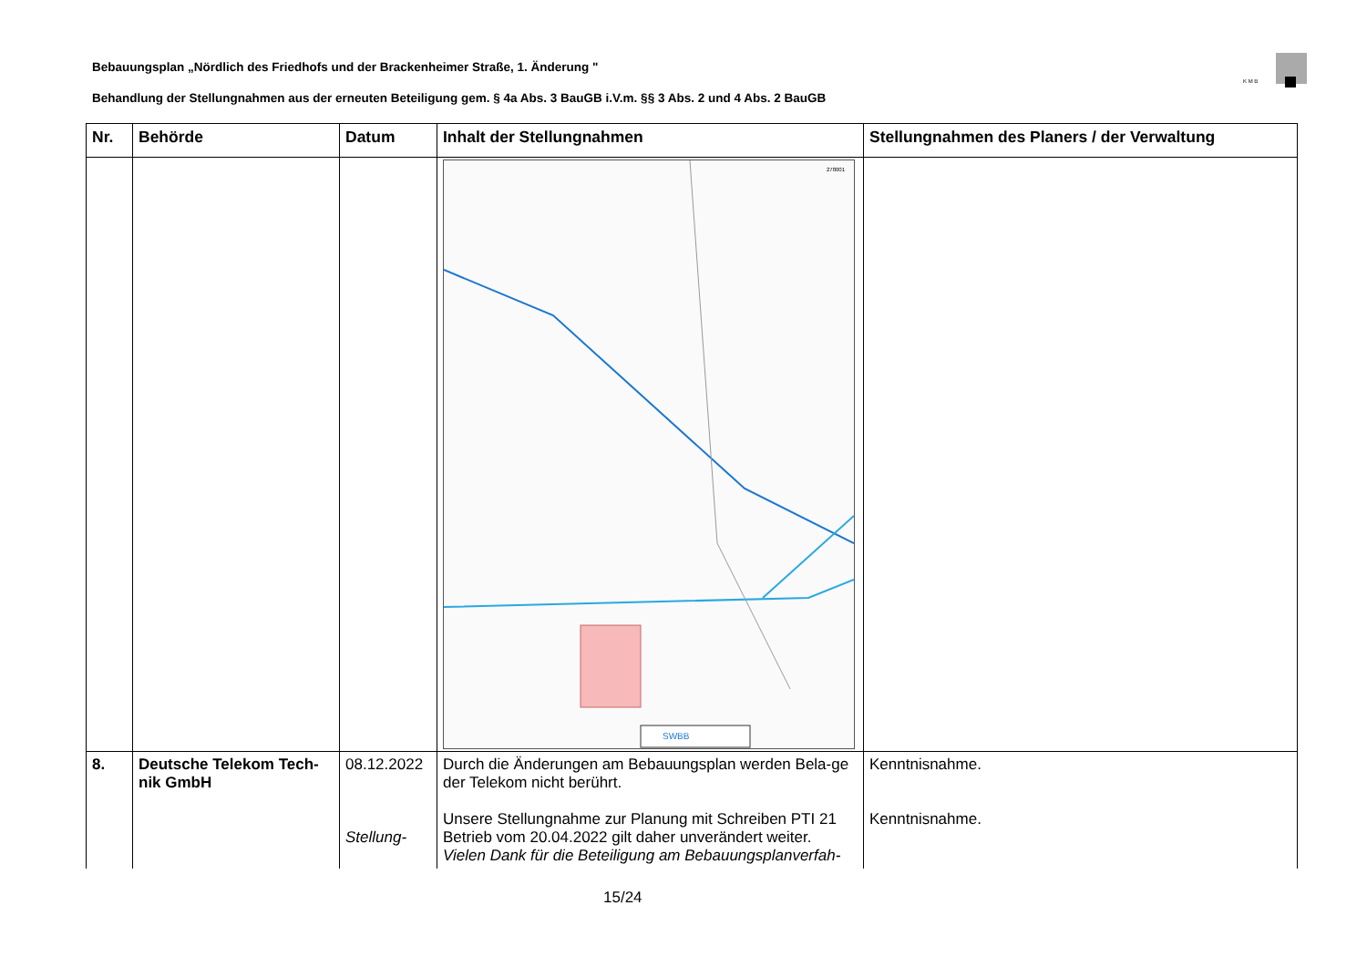Bebauungsplan „Nördlich des Friedhofs und der Brackenheimer Straße, 1. Änderung "
K M B
Behandlung der Stellungnahmen aus der erneuten Beteiligung gem. § 4a Abs. 3 BauGB i.V.m. §§ 3 Abs. 2 und 4 Abs. 2 BauGB
| Nr. | Behörde | Datum | Inhalt der Stellungnahmen | Stellungnahmen des Planers / der Verwaltung |
| --- | --- | --- | --- | --- |
| | | | 278001 SWBB | |
| 8. | Deutsche Telekom Tech-nik GmbH | 08.12.2022 Stellung- | Durch die Änderungen am Bebauungsplan werden Bela-ge der Telekom nicht berührt. Unsere Stellungnahme zur Planung mit Schreiben PTI 21 Betrieb vom 20.04.2022 gilt daher unverändert weiter. Vielen Dank für die Beteiligung am Bebauungsplanverfah- | Kenntnisnahme. Kenntnisnahme. |
15/24